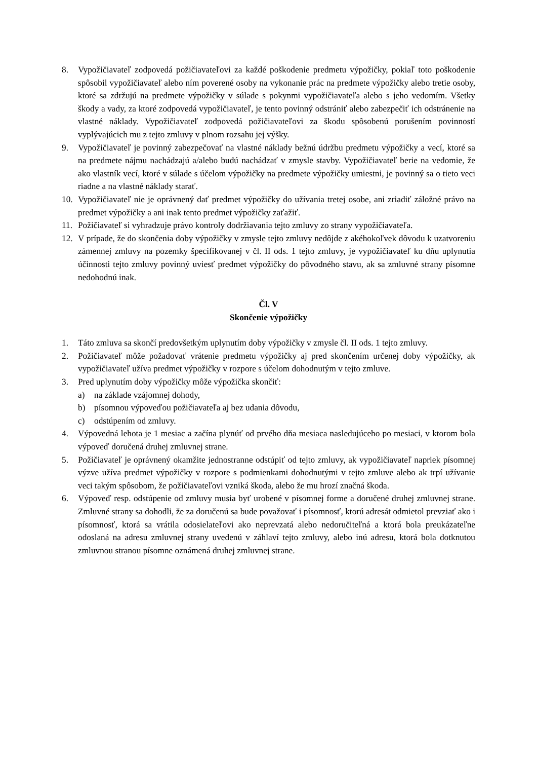8. Vypožičiavateľ zodpovedá požičiavateľovi za každé poškodenie predmetu výpožičky, pokiaľ toto poškodenie spôsobil vypožičiavateľ alebo ním poverené osoby na vykonanie prác na predmete výpožičky alebo tretie osoby, ktoré sa zdržujú na predmete výpožičky v súlade s pokynmi vypožičiavateľa alebo s jeho vedomím. Všetky škody a vady, za ktoré zodpovedá vypožičiavateľ, je tento povinný odstrániť alebo zabezpečiť ich odstránenie na vlastné náklady. Vypožičiavateľ zodpovedá požičiavateľovi za škodu spôsobenú porušením povinností vyplývajúcich mu z tejto zmluvy v plnom rozsahu jej výšky.
9. Vypožičiavateľ je povinný zabezpečovať na vlastné náklady bežnú údržbu predmetu výpožičky a vecí, ktoré sa na predmete nájmu nachádzajú a/alebo budú nachádzať v zmysle stavby. Vypožičiavateľ berie na vedomie, že ako vlastník vecí, ktoré v súlade s účelom výpožičky na predmete výpožičky umiestni, je povinný sa o tieto veci riadne a na vlastné náklady starať.
10. Vypožičiavateľ nie je oprávnený dať predmet výpožičky do užívania tretej osobe, ani zriadiť záložné právo na predmet výpožičky a ani inak tento predmet výpožičky zaťažiť.
11. Požičiavateľ si vyhradzuje právo kontroly dodržiavania tejto zmluvy zo strany vypožičiavateľa.
12. V prípade, že do skončenia doby výpožičky v zmysle tejto zmluvy nedôjde z akéhokoľvek dôvodu k uzatvoreniu zámennej zmluvy na pozemky špecifikovanej v čl. II ods. 1 tejto zmluvy, je vypožičiavateľ ku dňu uplynutia účinnosti tejto zmluvy povinný uviesť predmet výpožičky do pôvodného stavu, ak sa zmluvné strany písomne nedohodnú inak.
Čl. V
Skončenie výpožičky
1. Táto zmluva sa skončí predovšetkým uplynutím doby výpožičky v zmysle čl. II ods. 1 tejto zmluvy.
2. Požičiavateľ môže požadovať vrátenie predmetu výpožičky aj pred skončením určenej doby výpožičky, ak vypožičiavateľ užíva predmet výpožičky v rozpore s účelom dohodnutým v tejto zmluve.
3. Pred uplynutím doby výpožičky môže výpožička skončiť:
a) na základe vzájomnej dohody,
b) písomnou výpoveďou požičiavateľa aj bez udania dôvodu,
c) odstúpením od zmluvy.
4. Výpovedná lehota je 1 mesiac a začína plynúť od prvého dňa mesiaca nasledujúceho po mesiaci, v ktorom bola výpoveď doručená druhej zmluvnej strane.
5. Požičiavateľ je oprávnený okamžite jednostranne odstúpiť od tejto zmluvy, ak vypožičiavateľ napriek písomnej výzve užíva predmet výpožičky v rozpore s podmienkami dohodnutými v tejto zmluve alebo ak trpí užívanie veci takým spôsobom, že požičiavateľovi vzniká škoda, alebo že mu hrozí značná škoda.
6. Výpoveď resp. odstúpenie od zmluvy musia byť urobené v písomnej forme a doručené druhej zmluvnej strane. Zmluvné strany sa dohodli, že za doručenú sa bude považovať i písomnosť, ktorú adresát odmietol prevziať ako i písomnosť, ktorá sa vrátila odosielateľovi ako neprevzatá alebo nedoručiteľná a ktorá bola preukázateľne odoslaná na adresu zmluvnej strany uvedenú v záhlaví tejto zmluvy, alebo inú adresu, ktorá bola dotknutou zmluvnou stranou písomne oznámená druhej zmluvnej strane.